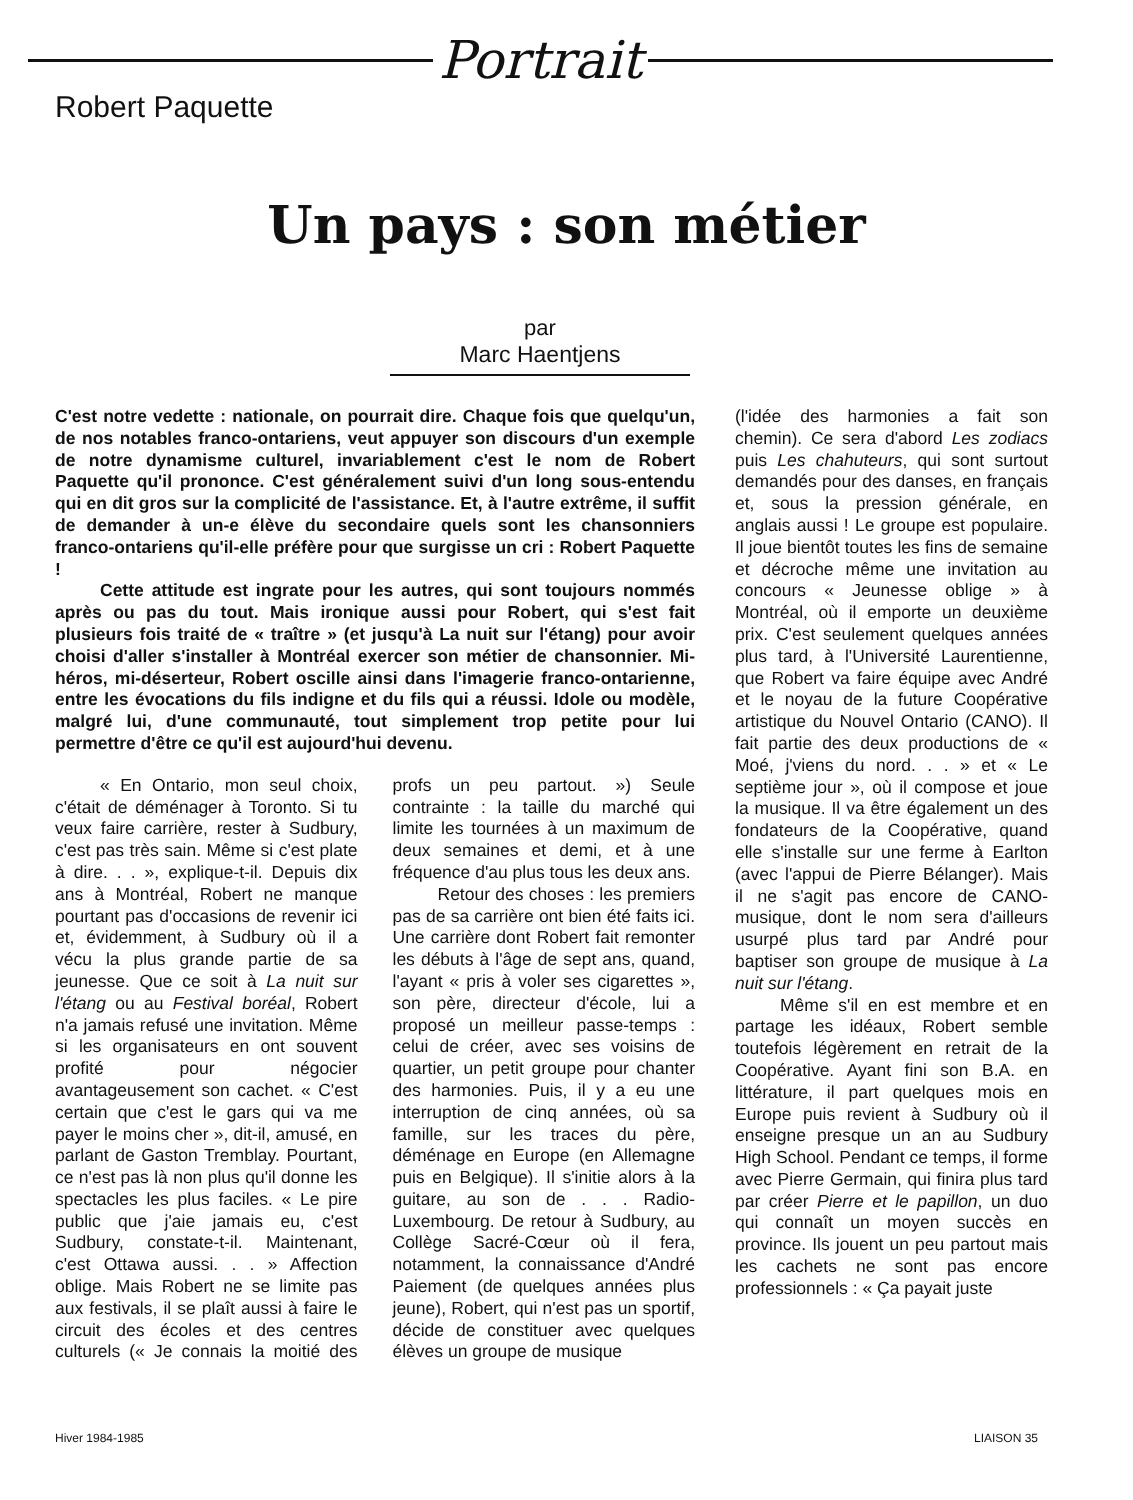Portrait
Robert Paquette
Un pays : son métier
par
Marc Haentjens
C'est notre vedette : nationale, on pourrait dire. Chaque fois que quelqu'un, de nos notables franco-ontariens, veut appuyer son discours d'un exemple de notre dynamisme culturel, invariablement c'est le nom de Robert Paquette qu'il prononce. C'est généralement suivi d'un long sous-entendu qui en dit gros sur la complicité de l'assistance. Et, à l'autre extrême, il suffit de demander à un-e élève du secondaire quels sont les chansonniers franco-ontariens qu'il-elle préfère pour que surgisse un cri : Robert Paquette !
Cette attitude est ingrate pour les autres, qui sont toujours nommés après ou pas du tout. Mais ironique aussi pour Robert, qui s'est fait plusieurs fois traité de « traître » (et jusqu'à La nuit sur l'étang) pour avoir choisi d'aller s'installer à Montréal exercer son métier de chansonnier. Mi-héros, mi-déserteur, Robert oscille ainsi dans l'imagerie franco-ontarienne, entre les évocations du fils indigne et du fils qui a réussi. Idole ou modèle, malgré lui, d'une communauté, tout simplement trop petite pour lui permettre d'être ce qu'il est aujourd'hui devenu.
« En Ontario, mon seul choix, c'était de déménager à Toronto. Si tu veux faire carrière, rester à Sudbury, c'est pas très sain. Même si c'est plate à dire. . . », explique-t-il. Depuis dix ans à Montréal, Robert ne manque pourtant pas d'occasions de revenir ici et, évidemment, à Sudbury où il a vécu la plus grande partie de sa jeunesse. Que ce soit à La nuit sur l'étang ou au Festival boréal, Robert n'a jamais refusé une invitation. Même si les organisateurs en ont souvent profité pour négocier avantageusement son cachet. « C'est certain que c'est le gars qui va me payer le moins cher », dit-il, amusé, en parlant de Gaston Tremblay. Pourtant, ce n'est pas là non plus qu'il donne les spectacles les plus faciles. « Le pire public que j'aie jamais eu, c'est Sudbury, constate-t-il. Maintenant, c'est Ottawa aussi. . . » Affection oblige. Mais Robert ne se limite pas aux festivals, il se plaît aussi à faire le circuit des écoles et des centres culturels (« Je connais la moitié des profs un peu partout. ») Seule contrainte : la taille du marché qui limite les tournées à un maximum de deux semaines et demi, et à une fréquence d'au plus tous les deux ans.
Retour des choses : les premiers pas de sa carrière ont bien été faits ici. Une carrière dont Robert fait remonter les débuts à l'âge de sept ans, quand, l'ayant « pris à voler ses cigarettes », son père, directeur d'école, lui a proposé un meilleur passe-temps : celui de créer, avec ses voisins de quartier, un petit groupe pour chanter des harmonies. Puis, il y a eu une interruption de cinq années, où sa famille, sur les traces du père, déménage en Europe (en Allemagne puis en Belgique). Il s'initie alors à la guitare, au son de . . . Radio-Luxembourg. De retour à Sudbury, au Collège Sacré-Cœur où il fera, notamment, la connaissance d'André Paiement (de quelques années plus jeune), Robert, qui n'est pas un sportif, décide de constituer avec quelques élèves un groupe de musique
(l'idée des harmonies a fait son chemin). Ce sera d'abord Les zodiacs puis Les chahuteurs, qui sont surtout demandés pour des danses, en français et, sous la pression générale, en anglais aussi ! Le groupe est populaire. Il joue bientôt toutes les fins de semaine et décroche même une invitation au concours « Jeunesse oblige » à Montréal, où il emporte un deuxième prix. C'est seulement quelques années plus tard, à l'Université Laurentienne, que Robert va faire équipe avec André et le noyau de la future Coopérative artistique du Nouvel Ontario (CANO). Il fait partie des deux productions de « Moé, j'viens du nord. . . » et « Le septième jour », où il compose et joue la musique. Il va être également un des fondateurs de la Coopérative, quand elle s'installe sur une ferme à Earlton (avec l'appui de Pierre Bélanger). Mais il ne s'agit pas encore de CANO-musique, dont le nom sera d'ailleurs usurpé plus tard par André pour baptiser son groupe de musique à La nuit sur l'étang.
Même s'il en est membre et en partage les idéaux, Robert semble toutefois légèrement en retrait de la Coopérative. Ayant fini son B.A. en littérature, il part quelques mois en Europe puis revient à Sudbury où il enseigne presque un an au Sudbury High School. Pendant ce temps, il forme avec Pierre Germain, qui finira plus tard par créer Pierre et le papillon, un duo qui connaît un moyen succès en province. Ils jouent un peu partout mais les cachets ne sont pas encore professionnels : « Ça payait juste
Hiver 1984-1985 LIAISON 35